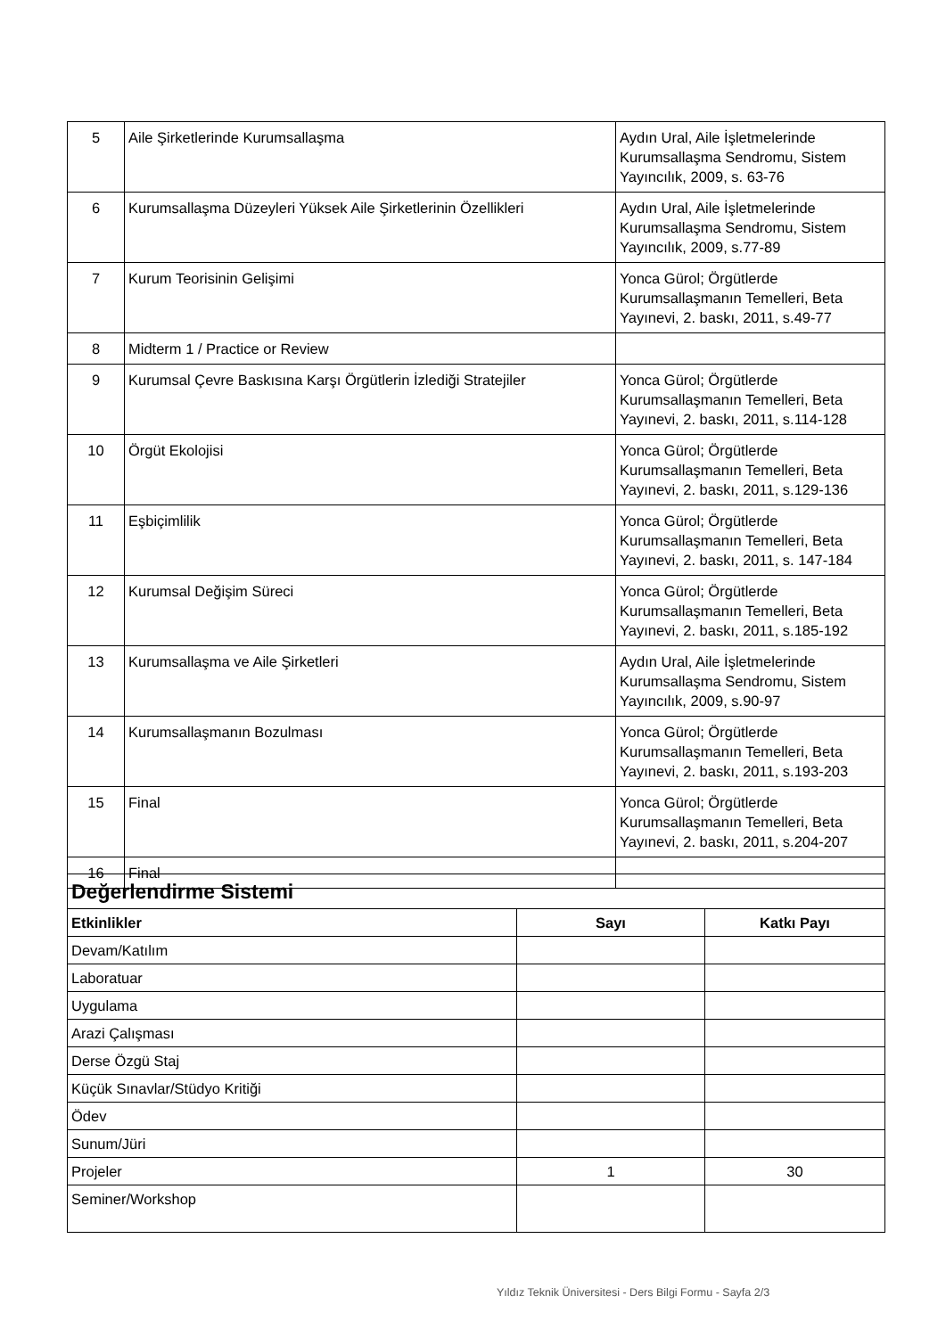| 5 | Aile Şirketlerinde Kurumsallaşma | Aydın Ural, Aile İşletmelerinde Kurumsallaşma Sendromu, Sistem Yayıncılık, 2009, s. 63-76 |
| 6 | Kurumsallaşma Düzeyleri Yüksek Aile Şirketlerinin Özellikleri | Aydın Ural, Aile İşletmelerinde Kurumsallaşma Sendromu, Sistem Yayıncılık, 2009, s.77-89 |
| 7 | Kurum Teorisinin Gelişimi | Yonca Gürol; Örgütlerde Kurumsallaşmanın Temelleri, Beta Yayınevi, 2. baskı, 2011, s.49-77 |
| 8 | Midterm 1 / Practice or Review | |
| 9 | Kurumsal Çevre Baskısına Karşı Örgütlerin İzlediği Stratejiler | Yonca Gürol; Örgütlerde Kurumsallaşmanın Temelleri, Beta Yayınevi, 2. baskı, 2011, s.114-128 |
| 10 | Örgüt Ekolojisi | Yonca Gürol; Örgütlerde Kurumsallaşmanın Temelleri, Beta Yayınevi, 2. baskı, 2011, s.129-136 |
| 11 | Eşbiçimlilik | Yonca Gürol; Örgütlerde Kurumsallaşmanın Temelleri, Beta Yayınevi, 2. baskı, 2011, s. 147-184 |
| 12 | Kurumsal Değişim Süreci | Yonca Gürol; Örgütlerde Kurumsallaşmanın Temelleri, Beta Yayınevi, 2. baskı, 2011, s.185-192 |
| 13 | Kurumsallaşma ve Aile Şirketleri | Aydın Ural, Aile İşletmelerinde Kurumsallaşma Sendromu, Sistem Yayıncılık, 2009, s.90-97 |
| 14 | Kurumsallaşmanın Bozulması | Yonca Gürol; Örgütlerde Kurumsallaşmanın Temelleri, Beta Yayınevi, 2. baskı, 2011, s.193-203 |
| 15 | Final | Yonca Gürol; Örgütlerde Kurumsallaşmanın Temelleri, Beta Yayınevi, 2. baskı, 2011, s.204-207 |
| 16 | Final | |
| Değerlendirme Sistemi | | |
| Etkinlikler | Sayı | Katkı Payı |
| Devam/Katılım | | |
| Laboratuar | | |
| Uygulama | | |
| Arazi Çalışması | | |
| Derse Özgü Staj | | |
| Küçük Sınavlar/Stüdyo Kritiği | | |
| Ödev | | |
| Sunum/Jüri | | |
| Projeler | 1 | 30 |
| Seminer/Workshop | | |
Yıldız Teknik Üniversitesi - Ders Bilgi Formu - Sayfa 2/3